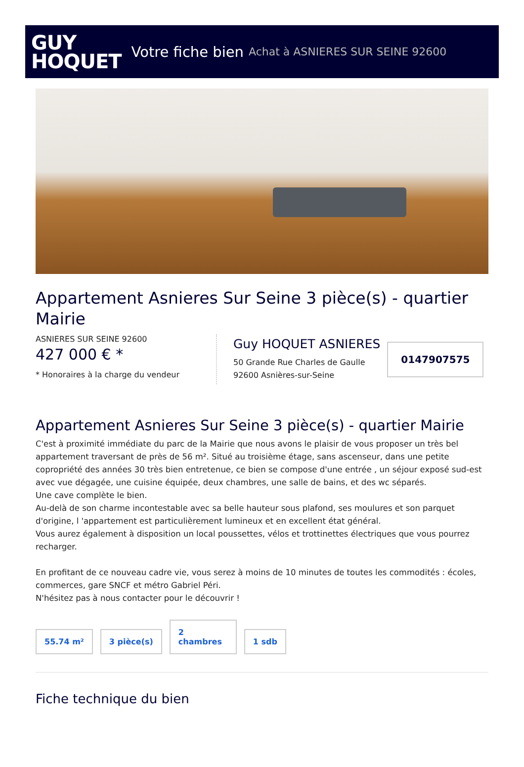GUY
HOQUET
Votre fiche bien Achat à ASNIERES SUR SEINE 92600
Appartement Asnieres Sur Seine 3 pièce(s) - quartier Mairie
ASNIERES SUR SEINE 92600
427 000 € *
* Honoraires à la charge du vendeur
Guy HOQUET ASNIERES
50 Grande Rue Charles de Gaulle
92600 Asnières-sur-Seine
0147907575
Appartement Asnieres Sur Seine 3 pièce(s) - quartier Mairie
C'est à proximité immédiate du parc de la Mairie que nous avons le plaisir de vous proposer un très bel appartement traversant de près de 56 m². Situé au troisième étage, sans ascenseur, dans une petite copropriété des années 30 très bien entretenue, ce bien se compose d'une entrée , un séjour exposé sud-est avec vue dégagée, une cuisine équipée, deux chambres, une salle de bains, et des wc séparés.
Une cave complète le bien.
Au-delà de son charme incontestable avec sa belle hauteur sous plafond, ses moulures et son parquet d'origine, l 'appartement est particulièrement lumineux et en excellent état général.
Vous aurez également à disposition un local poussettes, vélos et trottinettes électriques que vous pourrez recharger.
En profitant de ce nouveau cadre vie, vous serez à moins de 10 minutes de toutes les commodités : écoles, commerces, gare SNCF et métro Gabriel Péri.
N'hésitez pas à nous contacter pour le découvrir !
55.74 m²
3 pièce(s)
2
chambres
1 sdb
Fiche technique du bien